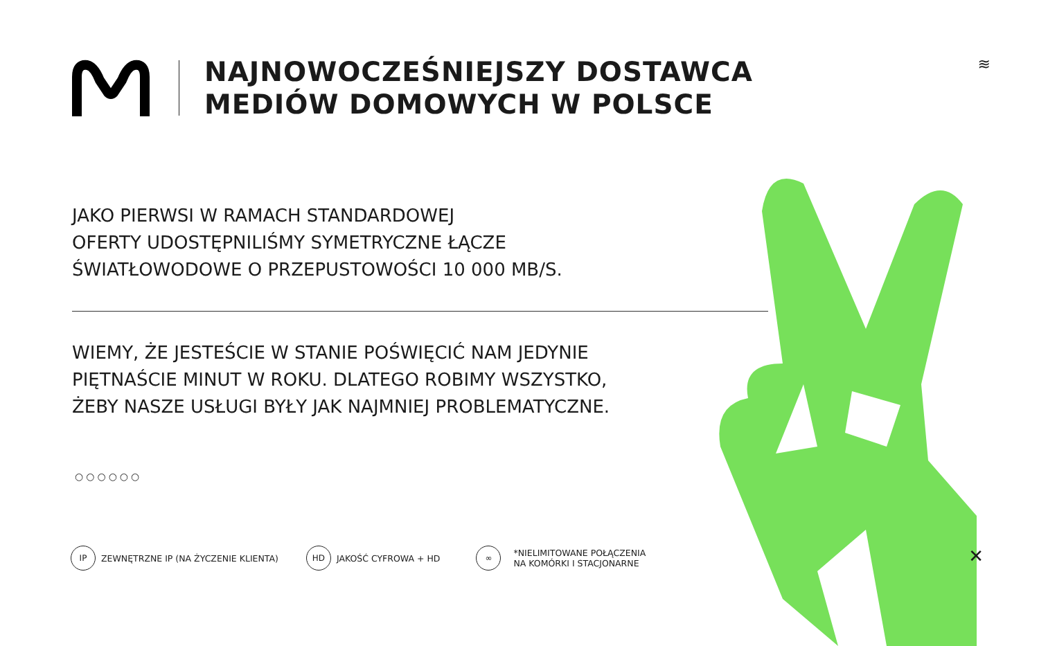NAJNOWOCZEŚNIEJSZY DOSTAWCA
MEDIÓW DOMOWYCH W POLSCE
≋
JAKO PIERWSI W RAMACH STANDARDOWEJ
OFERTY UDOSTĘPNILIŚMY SYMETRYCZNE ŁĄCZE
ŚWIATŁOWODOWE O PRZEPUSTOWOŚCI 10 000 MB/S.
WIEMY, ŻE JESTEŚCIE W STANIE POŚWIĘCIĆ NAM JEDYNIE
PIĘTNAŚCIE MINUT W ROKU. DLATEGO ROBIMY WSZYSTKO,
ŻEBY NASZE USŁUGI BYŁY JAK NAJMNIEJ PROBLEMATYCZNE.
○○○○○○
IP ZEWNĘTRZNE IP (NA ŻYCZENIE KLIENTA)
HD JAKOŚĆ CYFROWA + HD
∞ *NIELIMITOWANE POŁĄCZENIA
NA KOMÓRKI I STACJONARNE
✕